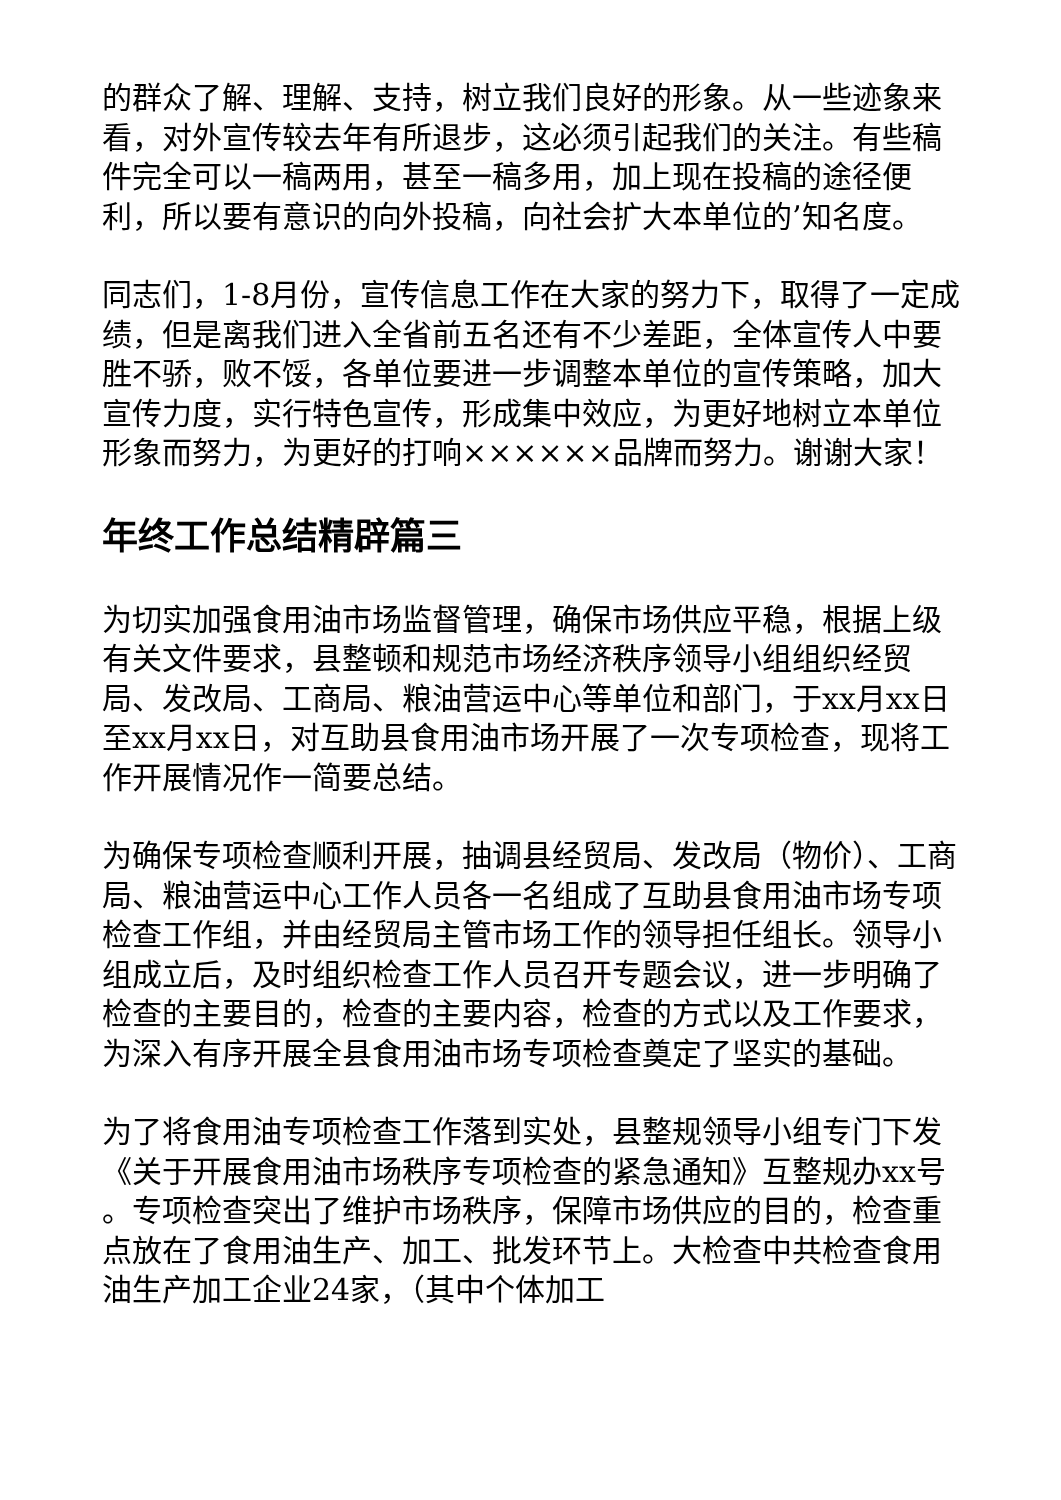的群众了解、理解、支持，树立我们良好的形象。从一些迹象来看，对外宣传较去年有所退步，这必须引起我们的关注。有些稿件完全可以一稿两用，甚至一稿多用，加上现在投稿的途径便利，所以要有意识的向外投稿，向社会扩大本单位的’知名度。
同志们，1-8月份，宣传信息工作在大家的努力下，取得了一定成绩，但是离我们进入全省前五名还有不少差距，全体宣传人中要胜不骄，败不馁，各单位要进一步调整本单位的宣传策略，加大宣传力度，实行特色宣传，形成集中效应，为更好地树立本单位形象而努力，为更好的打响××××××品牌而努力。谢谢大家！
年终工作总结精辟篇三
为切实加强食用油市场监督管理，确保市场供应平稳，根据上级有关文件要求，县整顿和规范市场经济秩序领导小组组织经贸局、发改局、工商局、粮油营运中心等单位和部门，于xx月xx日至xx月xx日，对互助县食用油市场开展了一次专项检查，现将工作开展情况作一简要总结。
为确保专项检查顺利开展，抽调县经贸局、发改局（物价）、工商局、粮油营运中心工作人员各一名组成了互助县食用油市场专项检查工作组，并由经贸局主管市场工作的领导担任组长。领导小组成立后，及时组织检查工作人员召开专题会议，进一步明确了检查的主要目的，检查的主要内容，检查的方式以及工作要求，为深入有序开展全县食用油市场专项检查奠定了坚实的基础。
为了将食用油专项检查工作落到实处，县整规领导小组专门下发《关于开展食用油市场秩序专项检查的紧急通知》互整规办xx号 。专项检查突出了维护市场秩序，保障市场供应的目的，检查重点放在了食用油生产、加工、批发环节上。大检查中共检查食用油生产加工企业24家，（其中个体加工